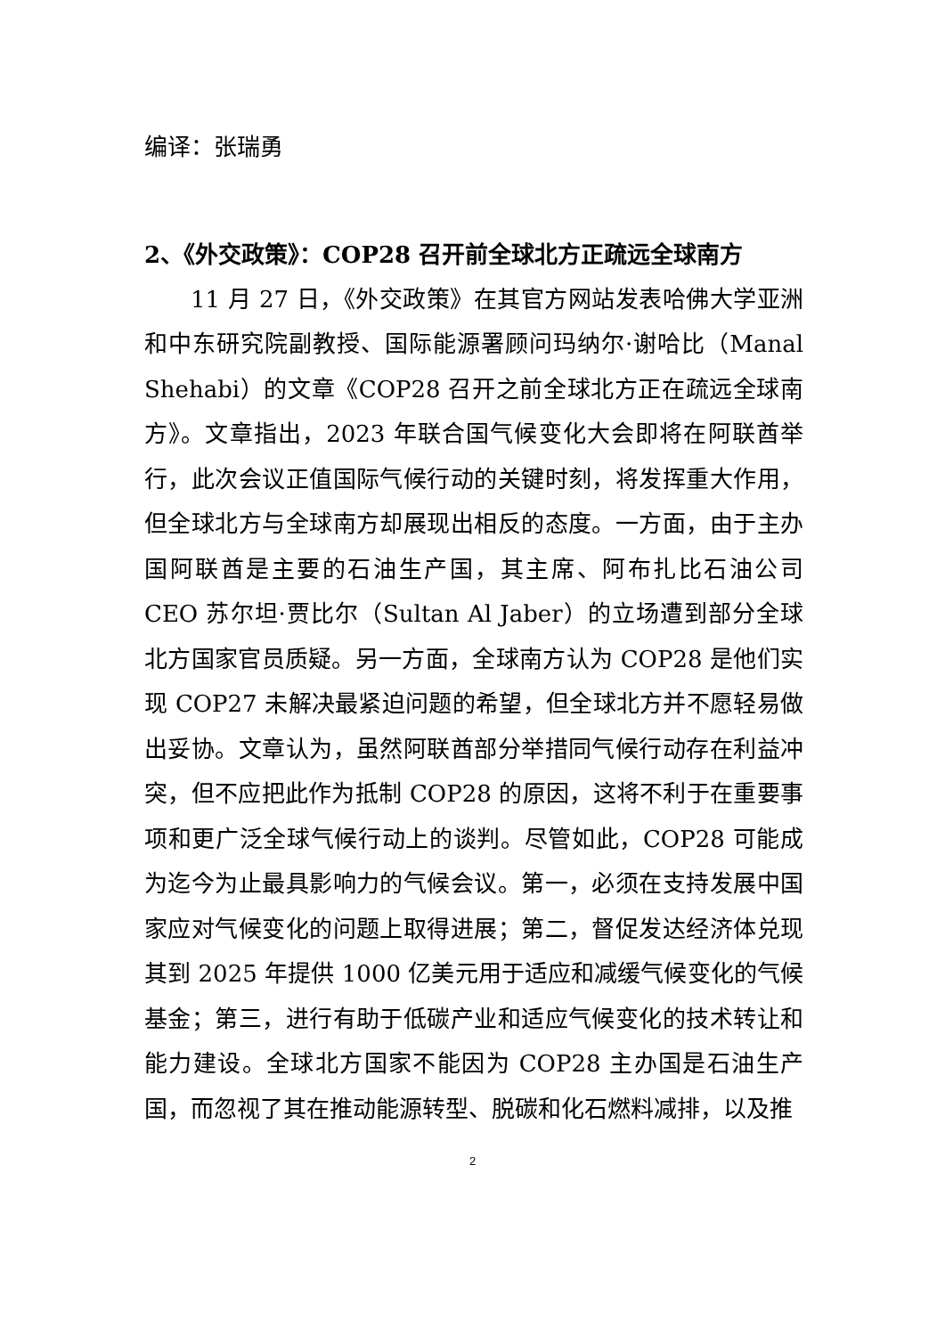编译：张瑞勇
2、《外交政策》：COP28 召开前全球北方正疏远全球南方
11 月 27 日，《外交政策》在其官方网站发表哈佛大学亚洲和中东研究院副教授、国际能源署顾问玛纳尔·谢哈比（Manal Shehabi）的文章《COP28 召开之前全球北方正在疏远全球南方》。文章指出，2023 年联合国气候变化大会即将在阿联酋举行，此次会议正值国际气候行动的关键时刻，将发挥重大作用，但全球北方与全球南方却展现出相反的态度。一方面，由于主办国阿联酋是主要的石油生产国，其主席、阿布扎比石油公司 CEO 苏尔坦·贾比尔（Sultan Al Jaber）的立场遭到部分全球北方国家官员质疑。另一方面，全球南方认为 COP28 是他们实现 COP27 未解决最紧迫问题的希望，但全球北方并不愿轻易做出妥协。文章认为，虽然阿联酋部分举措同气候行动存在利益冲突，但不应把此作为抵制 COP28 的原因，这将不利于在重要事项和更广泛全球气候行动上的谈判。尽管如此，COP28 可能成为迄今为止最具影响力的气候会议。第一，必须在支持发展中国家应对气候变化的问题上取得进展；第二，督促发达经济体兑现其到 2025 年提供 1000 亿美元用于适应和减缓气候变化的气候基金；第三，进行有助于低碳产业和适应气候变化的技术转让和能力建设。全球北方国家不能因为 COP28 主办国是石油生产国，而忽视了其在推动能源转型、脱碳和化石燃料减排，以及推
2